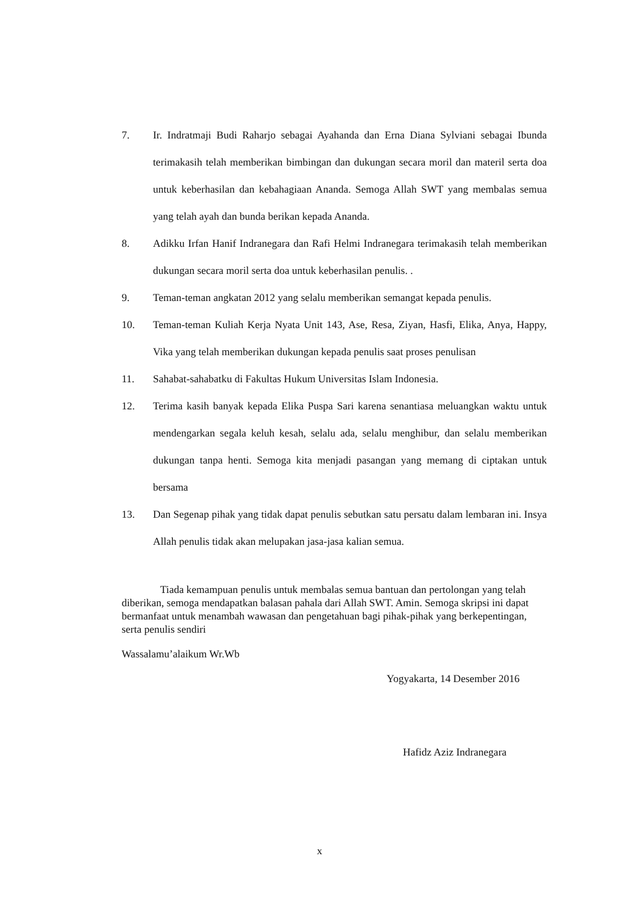7. Ir. Indratmaji Budi Raharjo sebagai Ayahanda dan Erna Diana Sylviani sebagai Ibunda terimakasih telah memberikan bimbingan dan dukungan secara moril dan materil serta doa untuk keberhasilan dan kebahagiaan Ananda. Semoga Allah SWT yang membalas semua yang telah ayah dan bunda berikan kepada Ananda.
8. Adikku Irfan Hanif Indranegara dan Rafi Helmi Indranegara terimakasih telah memberikan dukungan secara moril serta doa untuk keberhasilan penulis. .
9. Teman-teman angkatan 2012 yang selalu memberikan semangat kepada penulis.
10. Teman-teman Kuliah Kerja Nyata Unit 143, Ase, Resa, Ziyan, Hasfi, Elika, Anya, Happy, Vika yang telah memberikan dukungan kepada penulis saat proses penulisan
11. Sahabat-sahabatku di Fakultas Hukum Universitas Islam Indonesia.
12. Terima kasih banyak kepada Elika Puspa Sari karena senantiasa meluangkan waktu untuk mendengarkan segala keluh kesah, selalu ada, selalu menghibur, dan selalu memberikan dukungan tanpa henti. Semoga kita menjadi pasangan yang memang di ciptakan untuk bersama
13. Dan Segenap pihak yang tidak dapat penulis sebutkan satu persatu dalam lembaran ini. Insya Allah penulis tidak akan melupakan jasa-jasa kalian semua.
Tiada kemampuan penulis untuk membalas semua bantuan dan pertolongan yang telah diberikan, semoga mendapatkan balasan pahala dari Allah SWT. Amin. Semoga skripsi ini dapat bermanfaat untuk menambah wawasan dan pengetahuan bagi pihak-pihak yang berkepentingan, serta penulis sendiri
Wassalamu’alaikum Wr.Wb
Yogyakarta, 14 Desember 2016
Hafidz Aziz Indranegara
x